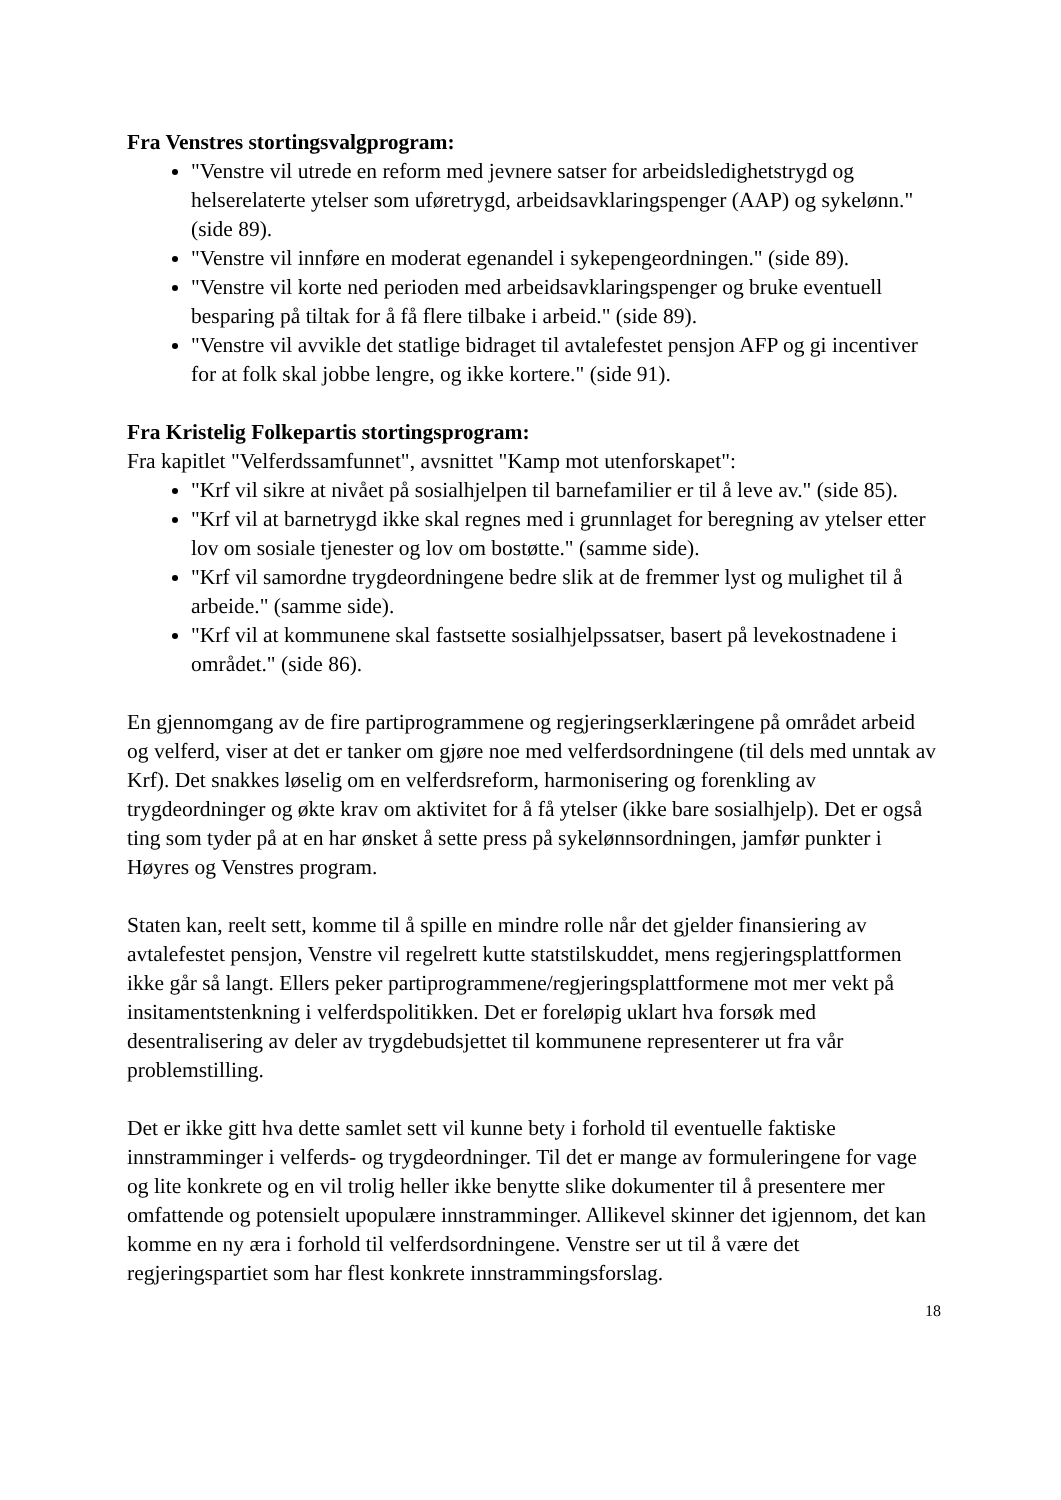Fra Venstres stortingsvalgprogram:
"Venstre vil utrede en reform med jevnere satser for arbeidsledighetstrygd og helserelaterte ytelser som uføretrygd, arbeidsavklaringspenger (AAP) og sykelønn." (side 89).
"Venstre vil innføre en moderat egenandel i sykepengeordningen." (side 89).
"Venstre vil korte ned perioden med arbeidsavklaringspenger og bruke eventuell besparing på tiltak for å få flere tilbake i arbeid." (side 89).
"Venstre vil avvikle det statlige bidraget til avtalefestet pensjon AFP og gi incentiver for at folk skal jobbe lengre, og ikke kortere." (side 91).
Fra Kristelig Folkepartis stortingsprogram:
Fra kapitlet "Velferdssamfunnet", avsnittet "Kamp mot utenforskapet":
"Krf vil sikre at nivået på sosialhjelpen til barnefamilier er til å leve av." (side 85).
"Krf vil at barnetrygd ikke skal regnes med i grunnlaget for beregning av ytelser etter lov om sosiale tjenester og lov om bostøtte." (samme side).
"Krf vil samordne trygdeordningene bedre slik at de fremmer lyst og mulighet til å arbeide." (samme side).
"Krf vil at kommunene skal fastsette sosialhjelpssatser, basert på levekostnadene i området." (side 86).
En gjennomgang av de fire partiprogrammene og regjeringserklæringene på området arbeid og velferd, viser at det er tanker om gjøre noe med velferdsordningene (til dels med unntak av Krf). Det snakkes løselig om en velferdsreform, harmonisering og forenkling av trygdeordninger og økte krav om aktivitet for å få ytelser (ikke bare sosialhjelp). Det er også ting som tyder på at en har ønsket å sette press på sykelønnsordningen, jamfør punkter i Høyres og Venstres program.
Staten kan, reelt sett, komme til å spille en mindre rolle når det gjelder finansiering av avtalefestet pensjon, Venstre vil regelrett kutte statstilskuddet, mens regjeringsplattformen ikke går så langt. Ellers peker partiprogrammene/regjeringsplattformene mot mer vekt på insitamentstenkning i velferdspolitikken. Det er foreløpig uklart hva forsøk med desentralisering av deler av trygdebudsjettet til kommunene representerer ut fra vår problemstilling.
Det er ikke gitt hva dette samlet sett vil kunne bety i forhold til eventuelle faktiske innstramminger i velferds- og trygdeordninger. Til det er mange av formuleringene for vage og lite konkrete og en vil trolig heller ikke benytte slike dokumenter til å presentere mer omfattende og potensielt upopulære innstramminger. Allikevel skinner det igjennom, det kan komme en ny æra i forhold til velferdsordningene. Venstre ser ut til å være det regjeringspartiet som har flest konkrete innstrammingsforslag.
18